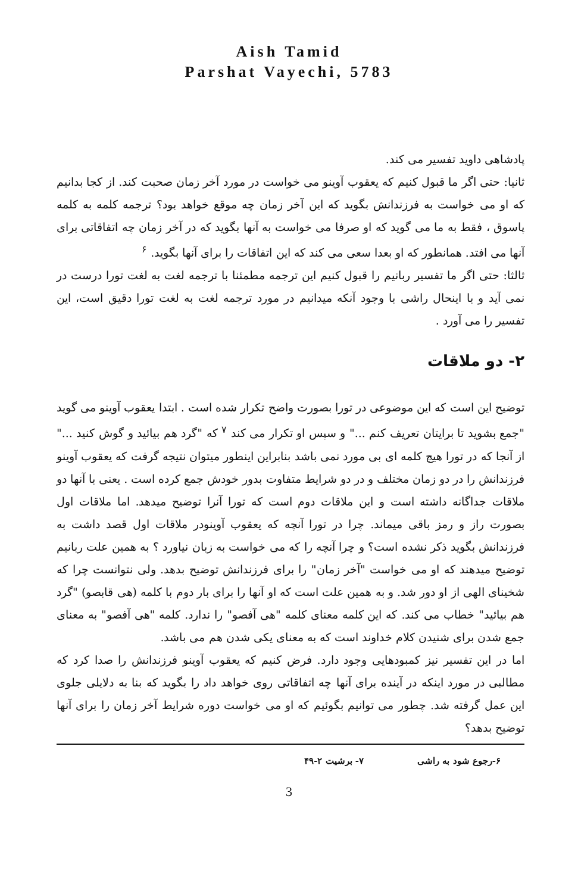Aish Tamid
Parshat Vayechi, 5783
پادشاهی داوید تفسیر می کند.
ثانیا: حتی اگر ما قبول کنیم که یعقوب آوینو می خواست در مورد آخر زمان صحبت کند. از کجا بدانیم که او می خواست به فرزندانش بگوید که این آخر زمان چه موقع خواهد بود؟ ترجمه کلمه به کلمه پاسوق ، فقط به ما می گوید که او صرفا می خواست به آنها بگوید که در آخر زمان چه اتفاقاتی برای آنها می افتد. همانطور که او بعدا سعی می کند که این اتفاقات را برای آنها بگوید. <sup>۶</sup>
ثالثا: حتی اگر ما تفسیر ربانیم را قبول کنیم این ترجمه مطمئنا با ترجمه لغت به لغت تورا درست در نمی آید و با اینحال راشی با وجود آنکه میدانیم در مورد ترجمه لغت به لغت تورا دقیق است، این تفسیر را می آورد .
۲- دو ملاقات
توضیح این است که این موضوعی در تورا بصورت واضح تکرار شده است . ابتدا یعقوب آوینو می گوید "جمع بشوید تا برایتان تعریف کنم ..." و سپس او تکرار می کند <sup>۷</sup> که "گرد هم بیائید و گوش کنید ..." از آنجا که در تورا هیچ کلمه ای بی مورد نمی باشد بنابراین اینطور میتوان نتیجه گرفت که یعقوب آوینو فرزندانش را در دو زمان مختلف و در دو شرایط متفاوت بدور خودش جمع کرده است . یعنی با آنها دو ملاقات جداگانه داشته است و این ملاقات دوم است که تورا آنرا توضیح میدهد. اما ملاقات اول بصورت راز و رمز باقی میماند. چرا در تورا آنچه که یعقوب آوینودر ملاقات اول قصد داشت به فرزندانش بگوید ذکر نشده است؟ و چرا آنچه را که می خواست به زبان نیاورد ؟ به همین علت ربانیم توضیح میدهند که او می خواست "آخر زمان" را برای فرزندانش توضیح بدهد. ولی نتوانست چرا که شخینای الهی از او دور شد. و به همین علت است که او آنها را برای بار دوم با کلمه (هی قابصو) "گرد هم بیائید" خطاب می کند. که این کلمه معنای کلمه "هی آفصو" را ندارد. کلمه "هی آفصو" به معنای جمع شدن برای شنیدن کلام خداوند است که به معنای یکی شدن هم می باشد.
اما در این تفسیر نیز کمبودهایی وجود دارد. فرض کنیم که یعقوب آوینو فرزندانش را صدا کرد که مطالبی در مورد اینکه در آینده برای آنها چه اتفاقاتی روی خواهد داد را بگوید که بنا به دلایلی جلوی این عمل گرفته شد. چطور می توانیم بگوئیم که او می خواست دوره شرایط آخر زمان را برای آنها توضیح بدهد؟
۶-رجوع شود به راشی ۷- برشیت ۲-۴۹
3